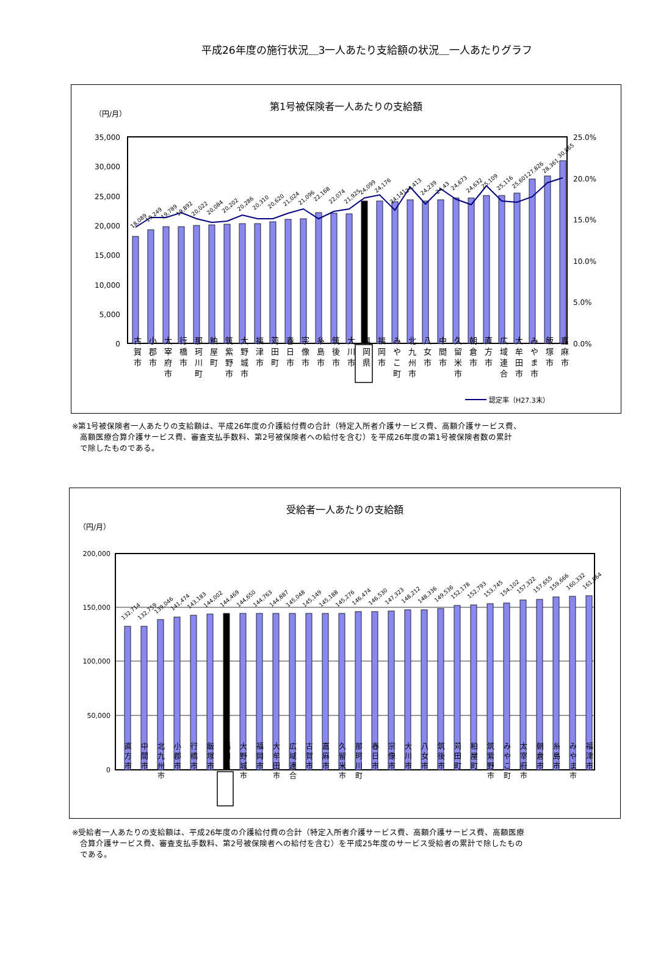平成26年度の施行状況＿3一人あたり支給額の状況＿一人あたりグラフ
第1号被保険者一人あたりの支給額
（円/月）
35,000
30,000
25,000
20,000
15,000
10,000
5,000
0
25.0%
20.0%
15.0%
10.0%
5.0%
0.0%
18,089
19,249
19,789
19,892
20,022
20,084
20,202
20,286
20,310
20,620
21,024
21,096
22,168
22,074
21,925
24,099
24,176
24,141
24,413
24,239
24,43
24,673
24,632
25,109
25,116
25,601
27,826
28,361
30,865
認定率（H27.3末）
古
賀
市 小
郡
市 太
宰
府
市 行
橋
市 那
珂
川
町 粕
屋
町 筑
紫
野
市 大
野
城
市 福
津
市 苅
田
町 春
日
市 宗
像
市 糸
島
市 筑
後
市 大
川
市 福
岡
県 福
岡
市 み
や
こ
町 北
九
州
市 八
女
市 中
間
市 久
留
米
市 朝
倉
市 直
方
市 広
域
連
合 大
牟
田
市 み
や
ま
市 飯
塚
市 嘉
麻
市
※第1号被保険者一人あたりの支給額は、平成26年度の介護給付費の合計（特定入所者介護サービス費、高額介護サービス費、
　高額医療合算介護サービス費、審査支払手数料、第2号被保険者への給付を含む）を平成26年度の第1号被保険者数の累計
　で除したものである。
受給者一人あたりの支給額
（円/月）
200,000
150,000
100,000
50,000
0
132,714
132,759
139,046
141,474
143,183
144,002
144,469
144,650
144,763
144,887
145,048
145,149
145,188
145,276
146,474
146,530
147,323
148,212
148,336
149,536
152,178
152,793
153,745
154,102
157,322
157,655
159,666
160,332
161,864
直
方
市 中
間
市 北
九
州
市 小
郡
市 行
橋
市 飯
塚
市 福
岡
県 大
野
城
市 福
岡
市 大
牟
田
市 広
域
連
合 古
賀
市 嘉
麻
市 久
留
米
市 那
珂
川
町 春
日
市 宗
像
市 大
川
市 八
女
市 筑
後
市 苅
田
町 粕
屋
町 筑
紫
野
市 み
や
こ
町 太
宰
府
市 朝
倉
市 糸
島
市 み
や
ま
市 福
津
市
※受給者一人あたりの支給額は、平成26年度の介護給付費の合計（特定入所者介護サービス費、高額介護サービス費、高額医療
　合算介護サービス費、審査支払手数料、第2号被保険者への給付を含む）を平成25年度のサービス受給者の累計で除したもの
　である。